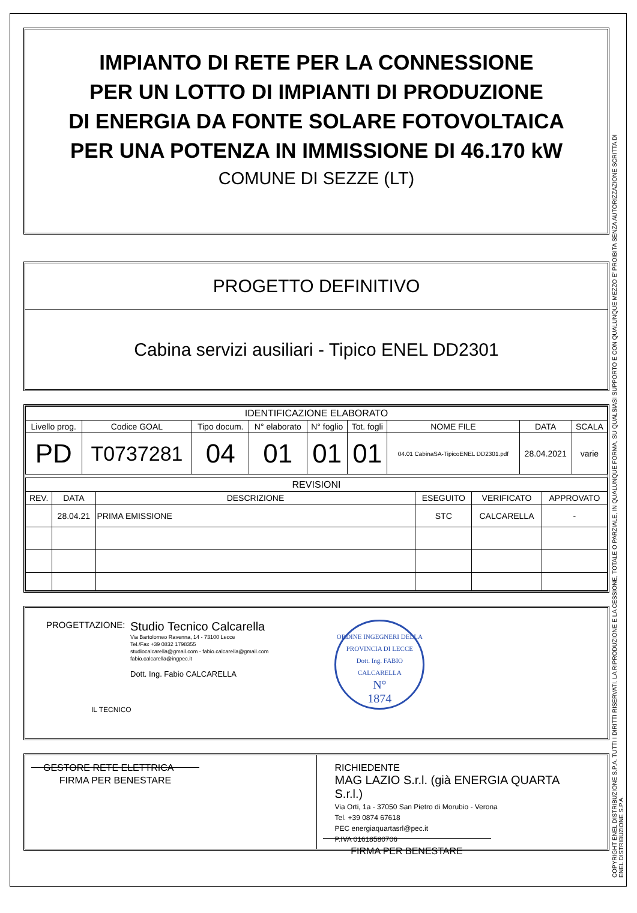COPYRIGHT ENEL DISTRIBUZIONE S.P.A. TUTTI I DIRITTI RISERVATI. LA RIPRODUZIONE E LA CESSIONE, TOTALE O PARZIALE, IN QUALUNQUE FORMA, SU QUALSIASI SUPPORTO E CON QUALUNQUE MEZZO E' PROIBITA SENZA AUTORIZZAZIONE SCRITTA DI ENEL DISTRIBUZIONE S.P.A.
IMPIANTO DI RETE PER LA CONNESSIONE
PER UN LOTTO DI IMPIANTI DI PRODUZIONE
DI ENERGIA DA FONTE SOLARE FOTOVOLTAICA
PER UNA POTENZA IN IMMISSIONE DI 46.170 kW
COMUNE DI SEZZE (LT)
PROGETTO DEFINITIVO
Cabina servizi ausiliari - Tipico ENEL DD2301
| IDENTIFICAZIONE ELABORATO | | | | | | | | |
| --- | --- | --- | --- | --- | --- | --- | --- | --- |
| Livello prog. | Codice GOAL | Tipo docum. | N° elaborato | N° foglio | Tot. fogli | NOME FILE | DATA | SCALA |
| PD | T0737281 | 04 | 01 | 01 | 01 | 04.01 CabinaSA-TipicoENEL DD2301.pdf | 28.04.2021 | varie |
| REVISIONI | | | | | |
| --- | --- | --- | --- | --- | --- |
| REV. | DATA | DESCRIZIONE | ESEGUITO | VERIFICATO | APPROVATO |
| | 28.04.21 | PRIMA EMISSIONE | STC | CALCARELLA | - |
PROGETTAZIONE:
Studio Tecnico Calcarella
Via Bartolomeo Ravenna, 14 - 73100 Lecce
Tel./Fax +39 0832 1798355
studiocalcarella@gmail.com - fabio.calcarella@gmail.com
fabio.calcarella@ingpec.it
Dott. Ing. Fabio CALCARELLA
IL TECNICO
ORDINE INGEGNERI DELLA PROVINCIA DI LECCE
Dott. Ing. FABIO CALCARELLA
N°
1874
GESTORE RETE ELETTRICA
FIRMA PER BENESTARE
RICHIEDENTE
MAG LAZIO S.r.l. (già ENERGIA QUARTA S.r.l.)
Via Orti, 1a - 37050 San Pietro di Morubio - Verona
Tel. +39 0874 67618
PEC energiaquartasrl@pec.it
P.IVA 01618580706
FIRMA PER BENESTARE